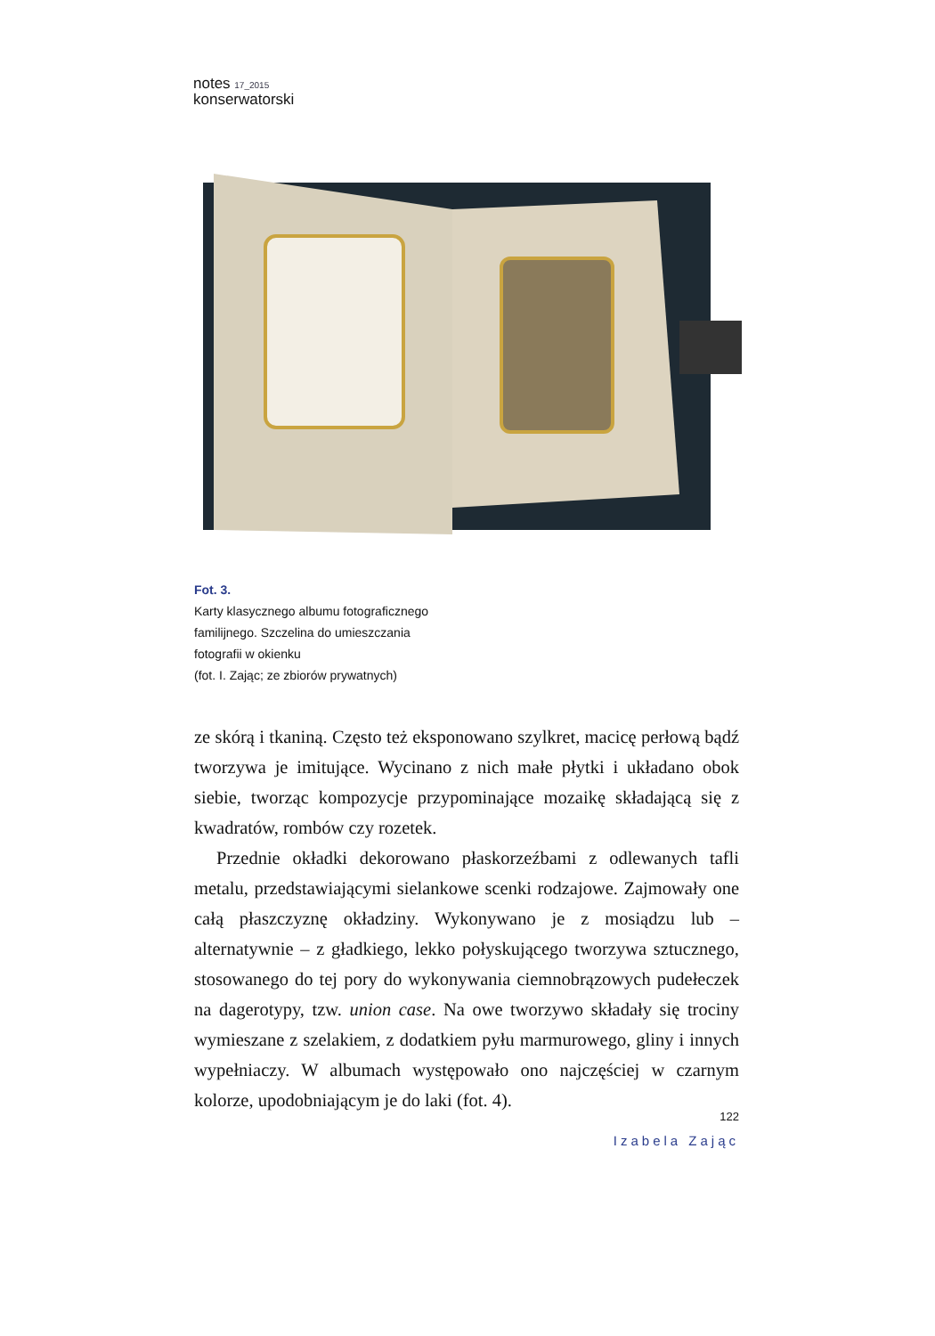notes 17_2015
konserwatorski
Fot. 3.
Karty klasycznego albumu fotograficznego
familijnego. Szczelina do umieszczania
fotografii w okienku
(fot. I. Zając; ze zbiorów prywatnych)
ze skórą i tkaniną. Często też eksponowano szylkret, macicę perłową bądź tworzywa je imitujące. Wycinano z nich małe płytki i układano obok siebie, tworząc kompozycje przypominające mozaikę składającą się z kwadratów, rombów czy rozetek.
Przednie okładki dekorowano płaskorzeźbami z odlewanych tafli metalu, przedstawiającymi sielankowe scenki rodzajowe. Zajmowały one całą płaszczyznę okładziny. Wykonywano je z mosiądzu lub – alternatywnie – z gładkiego, lekko połyskującego tworzywa sztucznego, stosowanego do tej pory do wykonywania ciemnobrązowych pudełeczek na dagerotypy, tzw. union case. Na owe tworzywo składały się trociny wymieszane z szelakiem, z dodatkiem pyłu marmurowego, gliny i innych wypełniaczy. W albumach występowało ono najczęściej w czarnym kolorze, upodobniającym je do laki (fot. 4).
122
Izabela Zając